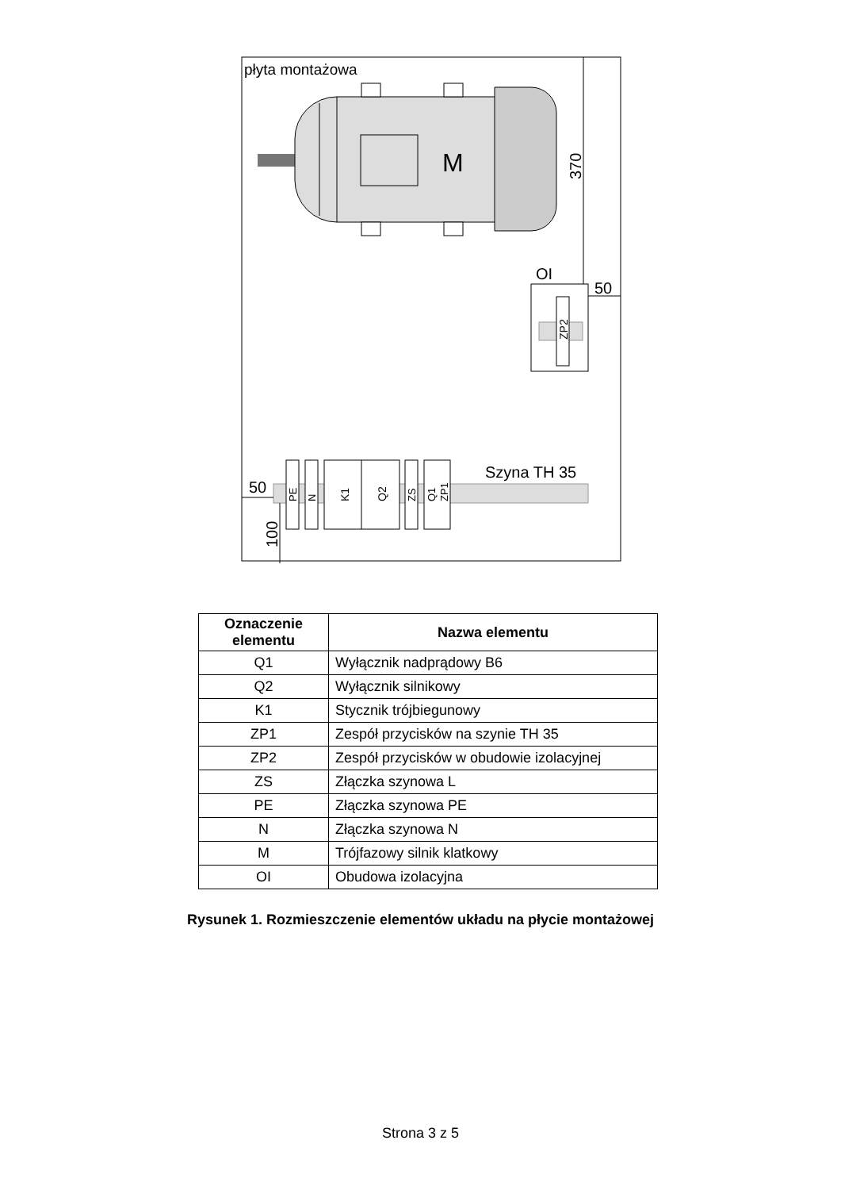płyta montażowa
M
370
OI
ZP2
50
Szyna TH 35
PE
N
K1
Q2
ZS
Q1
ZP1
50
100
| Oznaczenie elementu | Nazwa elementu |
| --- | --- |
| Q1 | Wyłącznik nadprądowy B6 |
| Q2 | Wyłącznik silnikowy |
| K1 | Stycznik trójbiegunowy |
| ZP1 | Zespół przycisków na szynie TH 35 |
| ZP2 | Zespół przycisków w obudowie izolacyjnej |
| ZS | Złączka szynowa L |
| PE | Złączka szynowa PE |
| N | Złączka szynowa N |
| M | Trójfazowy silnik klatkowy |
| OI | Obudowa izolacyjna |
Rysunek 1. Rozmieszczenie elementów układu na płycie montażowej
Strona 3 z 5